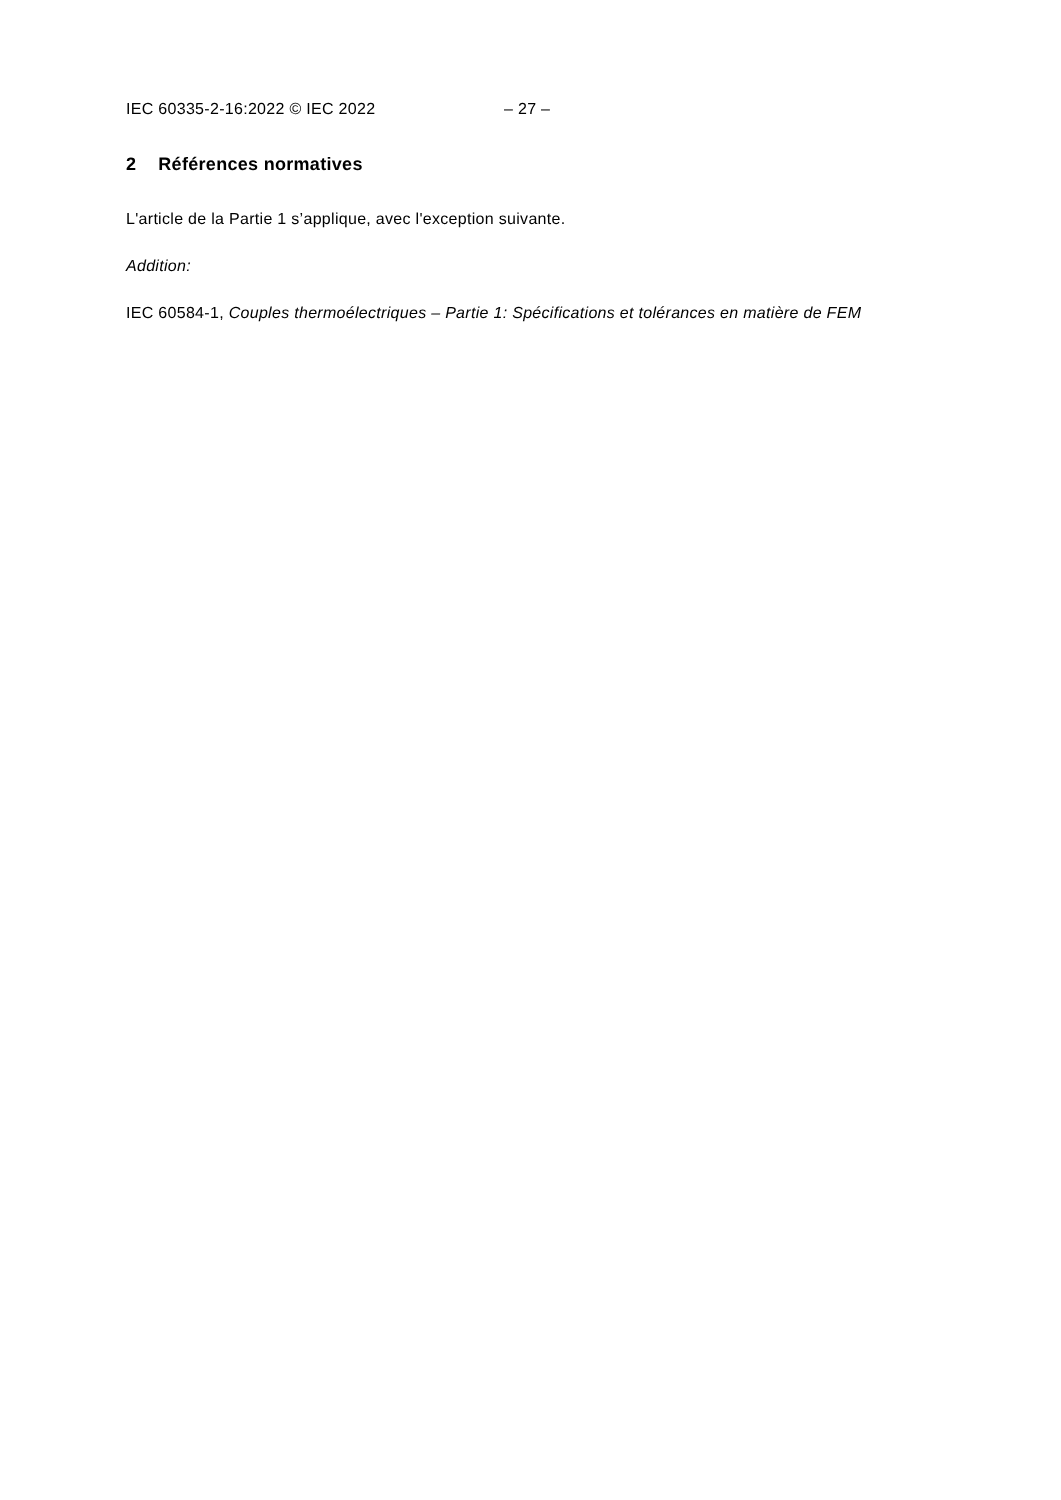IEC 60335-2-16:2022 © IEC 2022 – 27 –
2 Références normatives
L'article de la Partie 1 s’applique, avec l'exception suivante.
Addition:
IEC 60584-1, Couples thermoélectriques – Partie 1: Spécifications et tolérances en matière de FEM